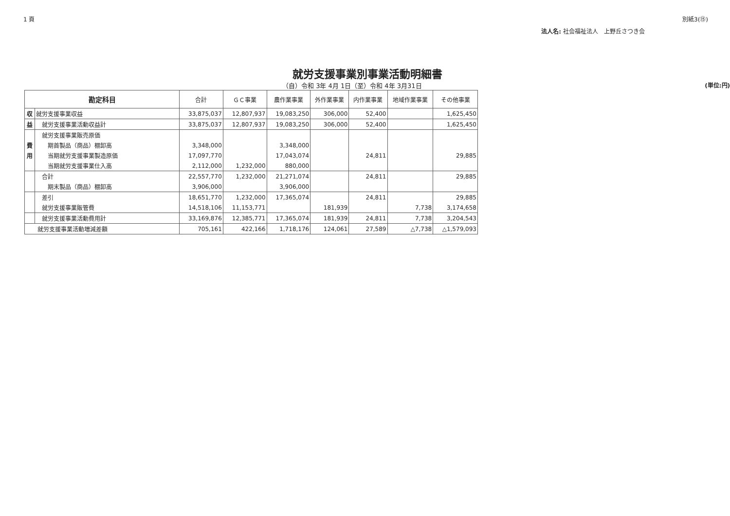1 頁 別紙3(⑮)
法人名: 社会福祉法人　上野丘さつき会
就労支援事業別事業活動明細書
（自）令和 3年 4月 1日（至）令和 4年 3月31日 (単位:円)
| 勘定科目 | | 合計 | ＧＣ事業 | 農作業事業 | 外作業事業 | 内作業事業 | 地域作業事業 | その他事業 |
| --- | --- | --- | --- | --- | --- | --- | --- | --- |
| 収 | 就労支援事業収益 | 33,875,037 | 12,807,937 | 19,083,250 | 306,000 | 52,400 | | 1,625,450 |
| 益 | 就労支援事業活動収益計 | 33,875,037 | 12,807,937 | 19,083,250 | 306,000 | 52,400 | | 1,625,450 |
| | 就労支援事業販売原価 | | | | | | | |
| 費 | 期首製品（商品）棚卸高 | 3,348,000 | | 3,348,000 | | | | |
| 用 | 当期就労支援事業製造原価 | 17,097,770 | | 17,043,074 | | 24,811 | | 29,885 |
| | 当期就労支援事業仕入高 | 2,112,000 | 1,232,000 | 880,000 | | | | |
| | 合計 | 22,557,770 | 1,232,000 | 21,271,074 | | 24,811 | | 29,885 |
| | 期末製品（商品）棚卸高 | 3,906,000 | | 3,906,000 | | | | |
| | 差引 | 18,651,770 | 1,232,000 | 17,365,074 | | 24,811 | | 29,885 |
| | 就労支援事業販管費 | 14,518,106 | 11,153,771 | | 181,939 | | 7,738 | 3,174,658 |
| | 就労支援事業活動費用計 | 33,169,876 | 12,385,771 | 17,365,074 | 181,939 | 24,811 | 7,738 | 3,204,543 |
| 就労支援事業活動増減差額 | | 705,161 | 422,166 | 1,718,176 | 124,061 | 27,589 | △7,738 | △1,579,093 |